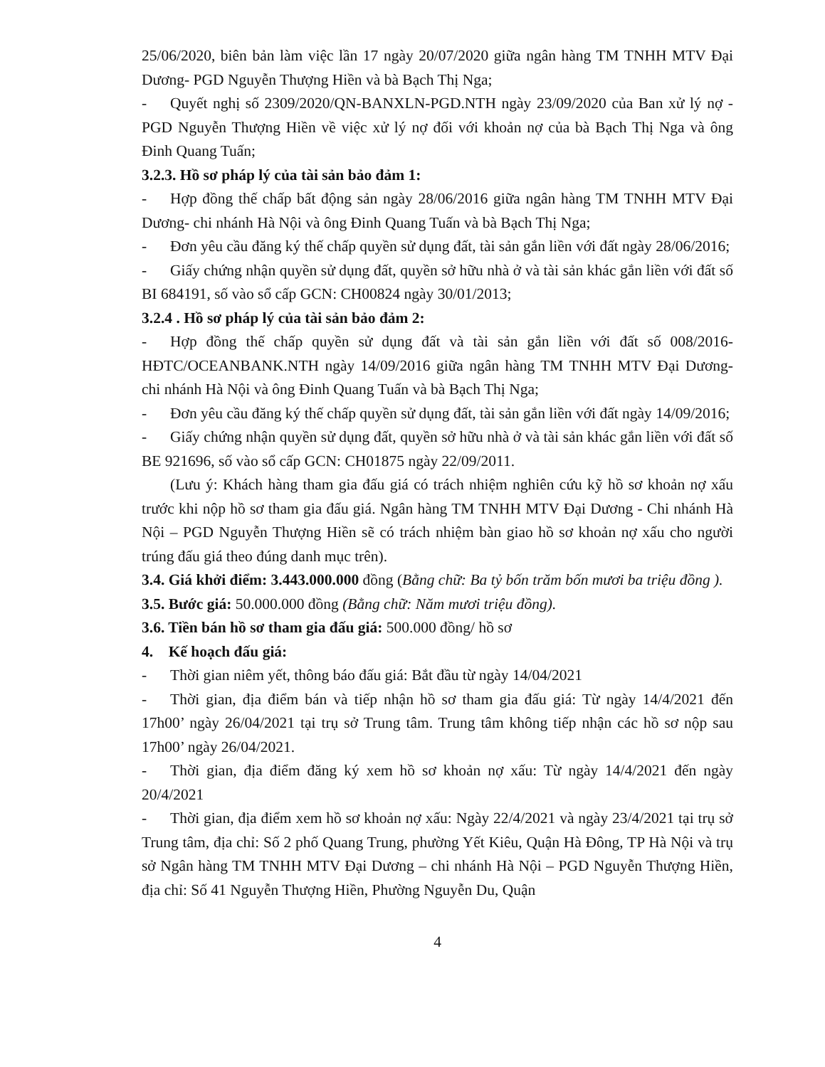25/06/2020, biên bản làm việc lần 17 ngày 20/07/2020 giữa ngân hàng TM TNHH MTV Đại Dương- PGD Nguyễn Thượng Hiền và bà Bạch Thị Nga;
- Quyết nghị số 2309/2020/QN-BANXLN-PGD.NTH ngày 23/09/2020 của Ban xử lý nợ - PGD Nguyễn Thượng Hiền về việc xử lý nợ đối với khoản nợ của bà Bạch Thị Nga và ông Đinh Quang Tuấn;
3.2.3. Hồ sơ pháp lý của tài sản bảo đảm 1:
- Hợp đồng thế chấp bất động sản ngày 28/06/2016 giữa ngân hàng TM TNHH MTV Đại Dương- chi nhánh Hà Nội và ông Đinh Quang Tuấn và bà Bạch Thị Nga;
- Đơn yêu cầu đăng ký thế chấp quyền sử dụng đất, tài sản gắn liền với đất ngày 28/06/2016;
- Giấy chứng nhận quyền sử dụng đất, quyền sở hữu nhà ở và tài sản khác gắn liền với đất số BI 684191, số vào sổ cấp GCN: CH00824 ngày 30/01/2013;
3.2.4 . Hồ sơ pháp lý của tài sản bảo đảm 2:
- Hợp đồng thế chấp quyền sử dụng đất và tài sản gắn liền với đất số 008/2016-HĐTC/OCEANBANK.NTH ngày 14/09/2016 giữa ngân hàng TM TNHH MTV Đại Dương- chi nhánh Hà Nội và ông Đinh Quang Tuấn và bà Bạch Thị Nga;
- Đơn yêu cầu đăng ký thế chấp quyền sử dụng đất, tài sản gắn liền với đất ngày 14/09/2016;
- Giấy chứng nhận quyền sử dụng đất, quyền sở hữu nhà ở và tài sản khác gắn liền với đất số BE 921696, số vào sổ cấp GCN: CH01875 ngày 22/09/2011.
(Lưu ý: Khách hàng tham gia đấu giá có trách nhiệm nghiên cứu kỹ hồ sơ khoản nợ xấu trước khi nộp hồ sơ tham gia đấu giá. Ngân hàng TM TNHH MTV Đại Dương - Chi nhánh Hà Nội – PGD Nguyễn Thượng Hiền sẽ có trách nhiệm bàn giao hồ sơ khoản nợ xấu cho người trúng đấu giá theo đúng danh mục trên).
3.4. Giá khởi điểm: 3.443.000.000 đồng (Bằng chữ: Ba tỷ bốn trăm bốn mươi ba triệu đồng ).
3.5. Bước giá: 50.000.000 đồng (Bằng chữ: Năm mươi triệu đồng).
3.6. Tiền bán hồ sơ tham gia đấu giá: 500.000 đồng/ hồ sơ
4. Kế hoạch đấu giá:
- Thời gian niêm yết, thông báo đấu giá: Bắt đầu từ ngày 14/04/2021
- Thời gian, địa điểm bán và tiếp nhận hồ sơ tham gia đấu giá: Từ ngày 14/4/2021 đến 17h00’ ngày 26/04/2021 tại trụ sở Trung tâm. Trung tâm không tiếp nhận các hồ sơ nộp sau 17h00’ ngày 26/04/2021.
- Thời gian, địa điểm đăng ký xem hồ sơ khoản nợ xấu: Từ ngày 14/4/2021 đến ngày 20/4/2021
- Thời gian, địa điểm xem hồ sơ khoản nợ xấu: Ngày 22/4/2021 và ngày 23/4/2021 tại trụ sở Trung tâm, địa chỉ: Số 2 phố Quang Trung, phường Yết Kiêu, Quận Hà Đông, TP Hà Nội và trụ sở Ngân hàng TM TNHH MTV Đại Dương – chi nhánh Hà Nội – PGD Nguyễn Thượng Hiền, địa chỉ: Số 41 Nguyễn Thượng Hiền, Phường Nguyễn Du, Quận
4